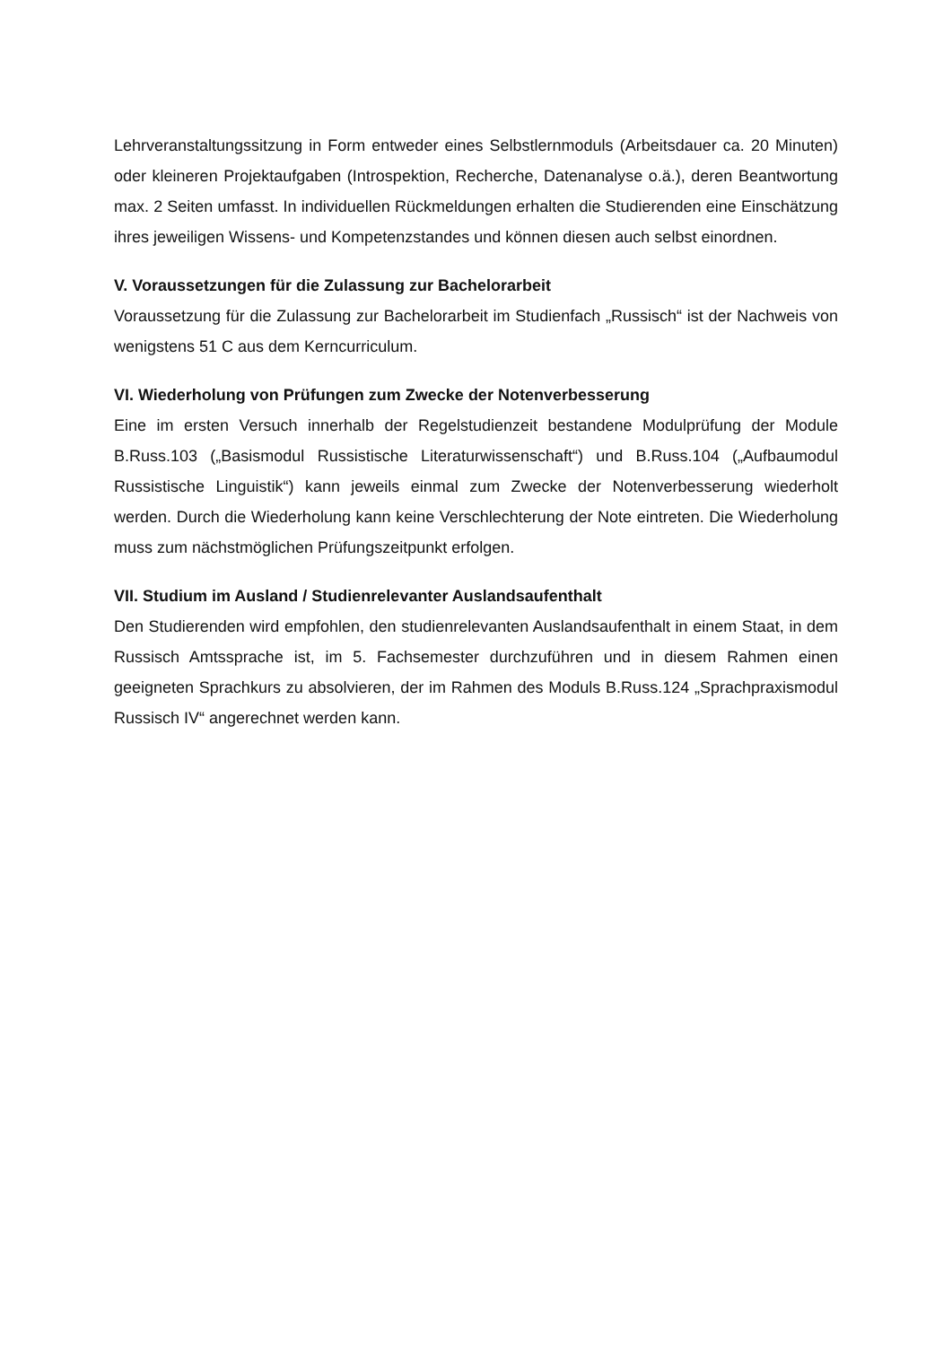Lehrveranstaltungssitzung in Form entweder eines Selbstlernmoduls (Arbeitsdauer ca. 20 Minuten) oder kleineren Projektaufgaben (Introspektion, Recherche, Datenanalyse o.ä.), deren Beantwortung max. 2 Seiten umfasst. In individuellen Rückmeldungen erhalten die Studierenden eine Einschätzung ihres jeweiligen Wissens- und Kompetenzstandes und können diesen auch selbst einordnen.
V. Voraussetzungen für die Zulassung zur Bachelorarbeit
Voraussetzung für die Zulassung zur Bachelorarbeit im Studienfach „Russisch“ ist der Nachweis von wenigstens 51 C aus dem Kerncurriculum.
VI. Wiederholung von Prüfungen zum Zwecke der Notenverbesserung
Eine im ersten Versuch innerhalb der Regelstudienzeit bestandene Modulprüfung der Module B.Russ.103 („Basismodul Russistische Literaturwissenschaft“) und B.Russ.104 („Aufbaumodul Russistische Linguistik“) kann jeweils einmal zum Zwecke der Notenverbesserung wiederholt werden. Durch die Wiederholung kann keine Verschlechterung der Note eintreten. Die Wiederholung muss zum nächstmöglichen Prüfungszeitpunkt erfolgen.
VII. Studium im Ausland / Studienrelevanter Auslandsaufenthalt
Den Studierenden wird empfohlen, den studienrelevanten Auslandsaufenthalt in einem Staat, in dem Russisch Amtssprache ist, im 5. Fachsemester durchzuführen und in diesem Rahmen einen geeigneten Sprachkurs zu absolvieren, der im Rahmen des Moduls B.Russ.124 „Sprachpraxismodul Russisch IV“ angerechnet werden kann.